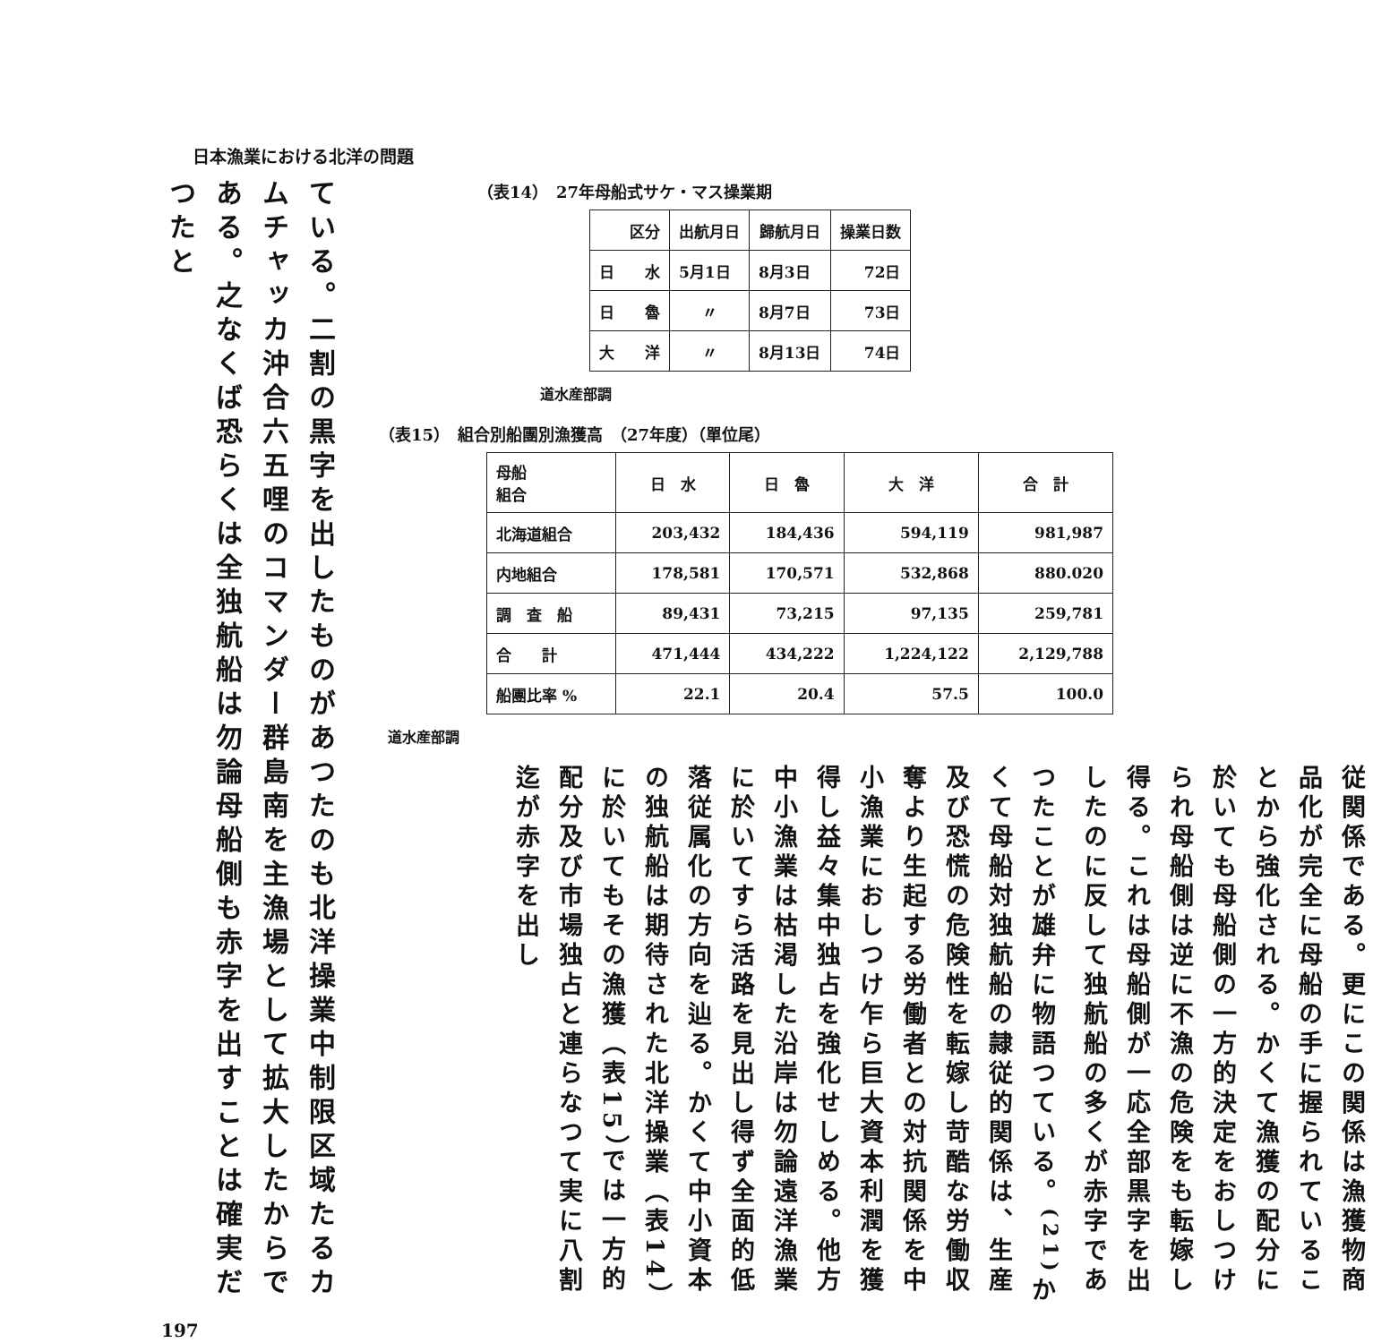日本漁業における北洋の問題
（表14）　27年母船式サケ・マス操業期
| 区分 | 出航月日 | 歸航月日 | 操業日数 |
| --- | --- | --- | --- |
| 日 水 | 5月1日 | 8月3日 | 72日 |
| 日 魯 | 〃 | 8月7日 | 73日 |
| 大 洋 | 〃 | 8月13日 | 74日 |
道水産部調
（表15）　組合別船團別漁獲高　（27年度）（單位尾）
| 母船 組合 | 日 水 | 日 魯 | 大 洋 | 合 計 |
| --- | --- | --- | --- | --- |
| 北海道組合 | 203,432 | 184,436 | 594,119 | 981,987 |
| 内地組合 | 178,581 | 170,571 | 532,868 | 880.020 |
| 調 査 船 | 89,431 | 73,215 | 97,135 | 259,781 |
| 合 計 | 471,444 | 434,222 | 1,224,122 | 2,129,788 |
| 船團比率 % | 22.1 | 20.4 | 57.5 | 100.0 |
道水産部調
従関係である。更にこの関係は漁獲物商品化が完全に母船の手に握られていることから強化される。かくて漁獲の配分に於いても母船側の一方的決定をおしつけられ母船側は逆に不漁の危険をも転嫁し得る。これは母船側が一応全部黒字を出したのに反して独航船の多くが赤字であつたことが雄弁に物語つている。<sup>(21)</sup>かくて母船対独航船の隷従的関係は、生産及び恐慌の危険性を転嫁し苛酷な労働収奪より生起する労働者との対抗関係を中小漁業におしつけ乍ら巨大資本利潤を獲得し益々集中独占を強化せしめる。他方中小漁業は枯渇した沿岸は勿論遠洋漁業に於いてすら活路を見出し得ず全面的低落従属化の方向を辿る。かくて中小資本の独航船は期待された北洋操業（表14）に於いてもその漁獲（表15）では一方的配分及び市場独占と連らなつて実に八割迄が赤字を出し
ている。二割の黒字を出したものがあつたのも北洋操業中制限区域たるカムチャッカ沖合六五哩のコマンダー群島南を主漁場として拡大したからである。之なくば恐らくは全独航船は勿論母船側も赤字を出すことは確実だつたと
197